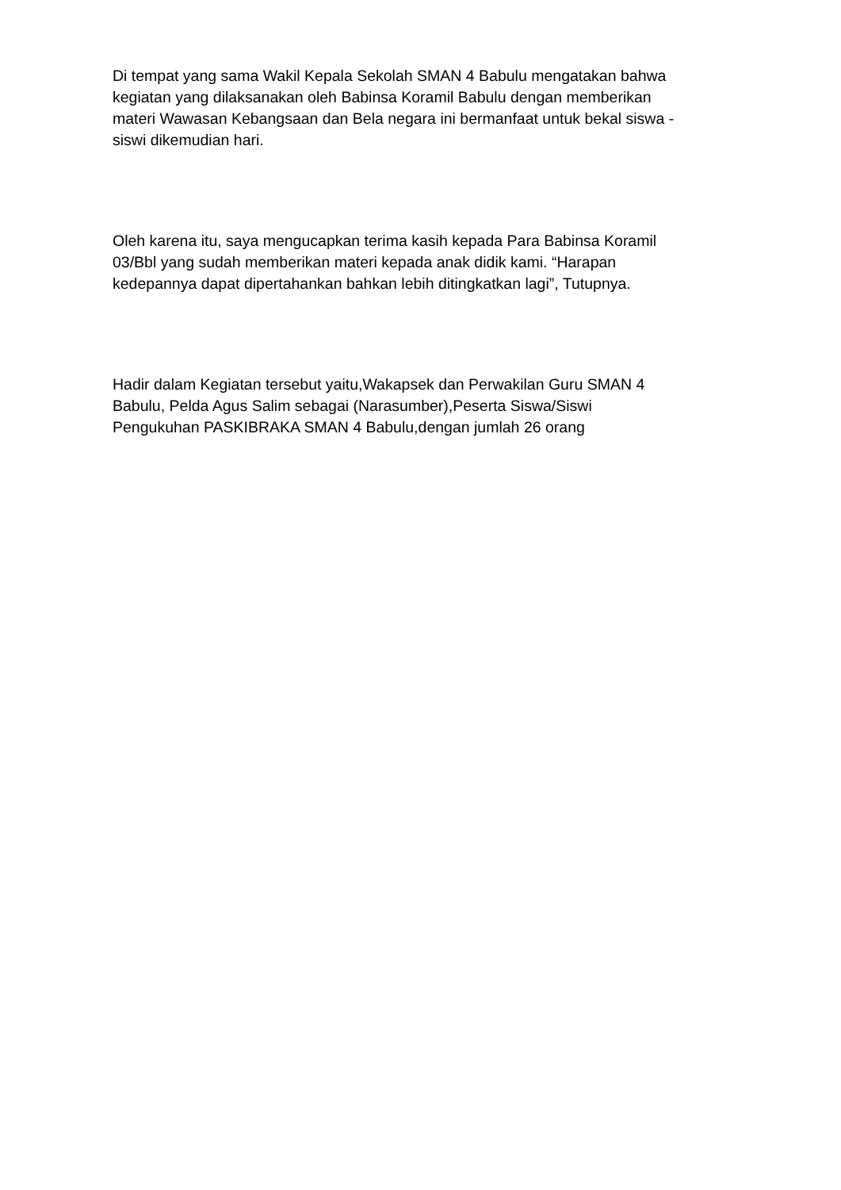Di tempat yang sama Wakil Kepala Sekolah SMAN 4 Babulu mengatakan bahwa
kegiatan yang dilaksanakan oleh Babinsa Koramil Babulu dengan memberikan
materi Wawasan Kebangsaan dan Bela negara ini bermanfaat untuk bekal siswa -
siswi dikemudian hari.
Oleh karena itu, saya mengucapkan terima kasih kepada Para Babinsa Koramil
03/Bbl yang sudah memberikan materi kepada anak didik kami. “Harapan
kedepannya dapat dipertahankan bahkan lebih ditingkatkan lagi”, Tutupnya.
Hadir dalam Kegiatan tersebut yaitu,Wakapsek dan Perwakilan Guru SMAN 4
Babulu, Pelda Agus Salim sebagai (Narasumber),Peserta Siswa/Siswi
Pengukuhan PASKIBRAKA SMAN 4 Babulu,dengan jumlah 26 orang